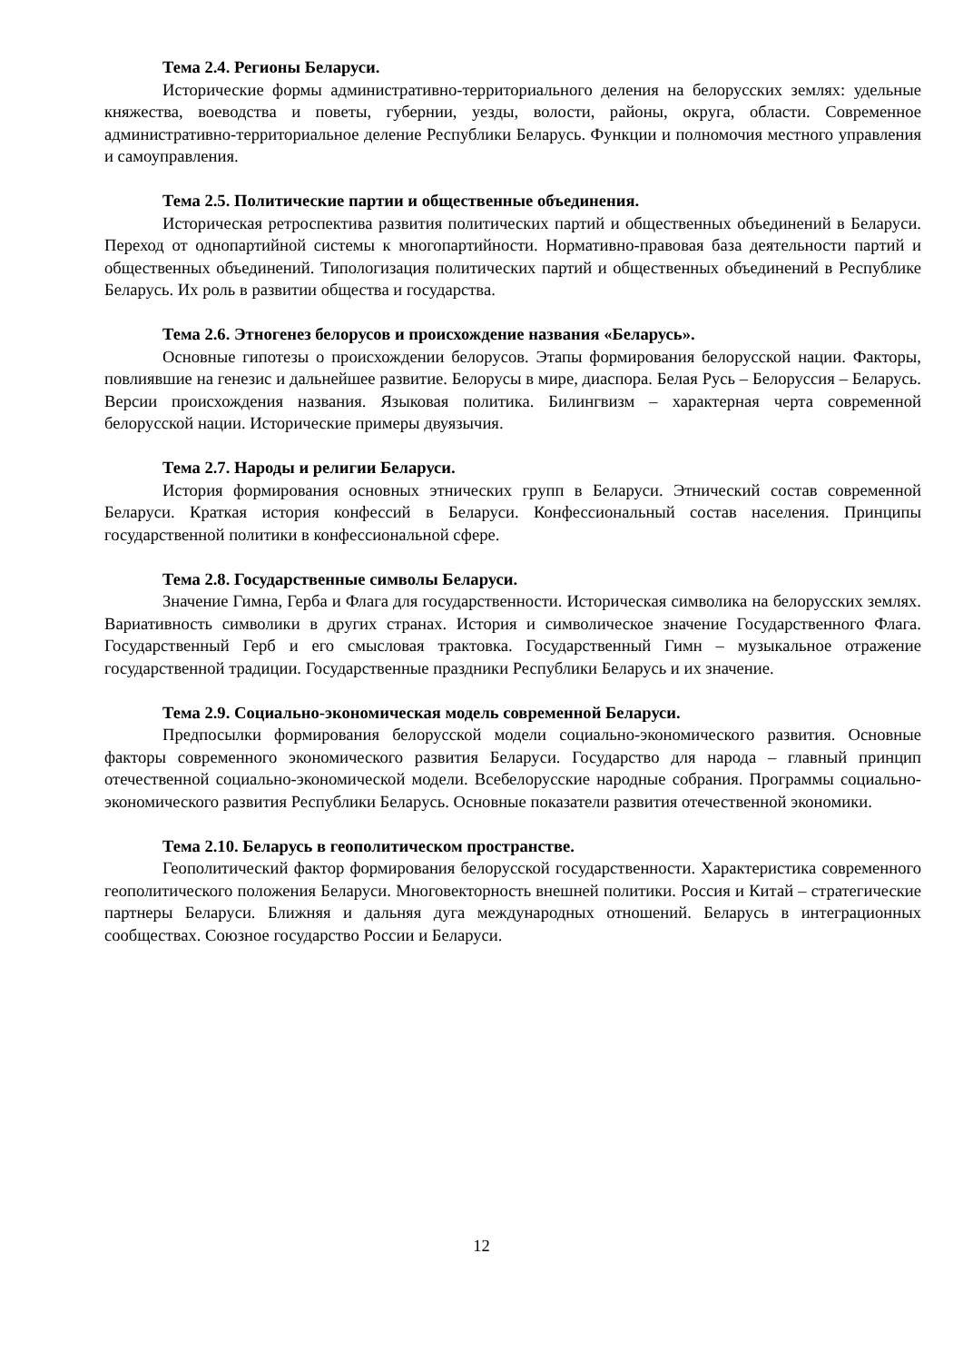Тема 2.4. Регионы Беларуси.
Исторические формы административно-территориального деления на белорусских землях: удельные княжества, воеводства и поветы, губернии, уезды, волости, районы, округа, области. Современное административно-территориальное деление Республики Беларусь. Функции и полномочия местного управления и самоуправления.
Тема 2.5. Политические партии и общественные объединения.
Историческая ретроспектива развития политических партий и общественных объединений в Беларуси. Переход от однопартийной системы к многопартийности. Нормативно-правовая база деятельности партий и общественных объединений. Типологизация политических партий и общественных объединений в Республике Беларусь. Их роль в развитии общества и государства.
Тема 2.6. Этногенез белорусов и происхождение названия «Беларусь».
Основные гипотезы о происхождении белорусов. Этапы формирования белорусской нации. Факторы, повлиявшие на генезис и дальнейшее развитие. Белорусы в мире, диаспора. Белая Русь – Белоруссия – Беларусь. Версии происхождения названия. Языковая политика. Билингвизм – характерная черта современной белорусской нации. Исторические примеры двуязычия.
Тема 2.7. Народы и религии Беларуси.
История формирования основных этнических групп в Беларуси. Этнический состав современной Беларуси. Краткая история конфессий в Беларуси. Конфессиональный состав населения. Принципы государственной политики в конфессиональной сфере.
Тема 2.8. Государственные символы Беларуси.
Значение Гимна, Герба и Флага для государственности. Историческая символика на белорусских землях. Вариативность символики в других странах. История и символическое значение Государственного Флага. Государственный Герб и его смысловая трактовка. Государственный Гимн – музыкальное отражение государственной традиции. Государственные праздники Республики Беларусь и их значение.
Тема 2.9. Социально-экономическая модель современной Беларуси.
Предпосылки формирования белорусской модели социально-экономического развития. Основные факторы современного экономического развития Беларуси. Государство для народа – главный принцип отечественной социально-экономической модели. Всебелорусские народные собрания. Программы социально-экономического развития Республики Беларусь. Основные показатели развития отечественной экономики.
Тема 2.10. Беларусь в геополитическом пространстве.
Геополитический фактор формирования белорусской государственности. Характеристика современного геополитического положения Беларуси. Многовекторность внешней политики. Россия и Китай – стратегические партнеры Беларуси. Ближняя и дальняя дуга международных отношений. Беларусь в интеграционных сообществах. Союзное государство России и Беларуси.
12